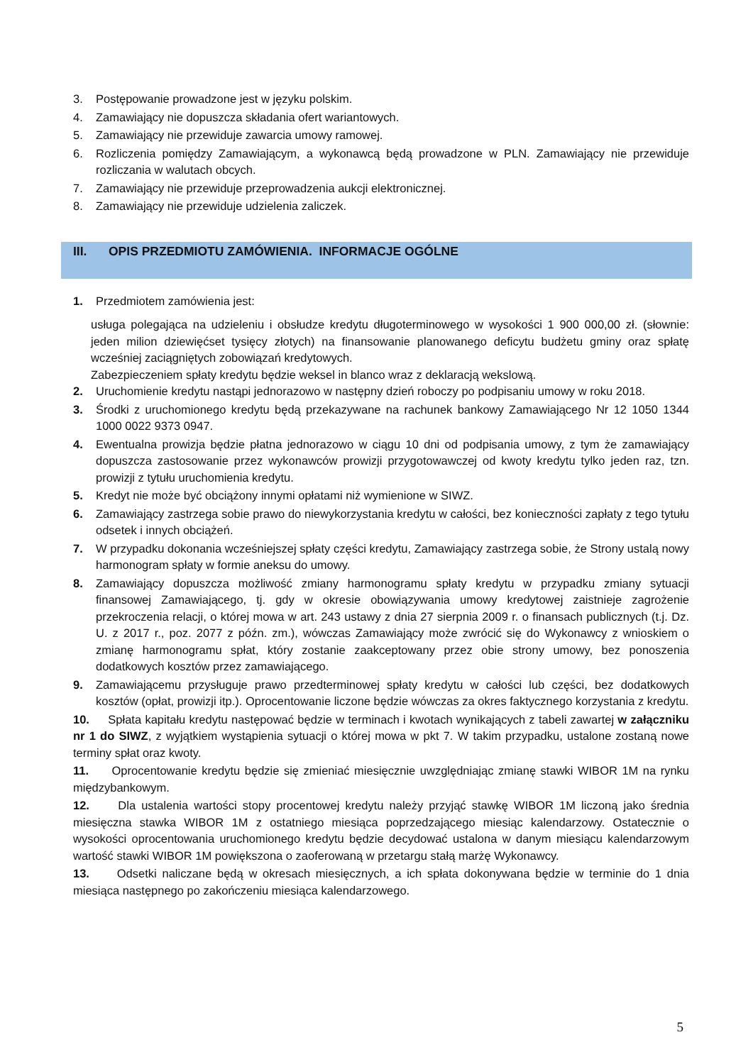3. Postępowanie prowadzone jest w języku polskim.
4. Zamawiający nie dopuszcza składania ofert wariantowych.
5. Zamawiający nie przewiduje zawarcia umowy ramowej.
6. Rozliczenia pomiędzy Zamawiającym, a wykonawcą będą prowadzone w PLN. Zamawiający nie przewiduje rozliczania w walutach obcych.
7. Zamawiający nie przewiduje przeprowadzenia aukcji elektronicznej.
8. Zamawiający nie przewiduje udzielenia zaliczek.
III. OPIS PRZEDMIOTU ZAMÓWIENIA. INFORMACJE OGÓLNE
1. Przedmiotem zamówienia jest:
usługa polegająca na udzieleniu i obsłudze kredytu długoterminowego w wysokości 1 900 000,00 zł. (słownie: jeden milion dziewięćset tysięcy złotych) na finansowanie planowanego deficytu budżetu gminy oraz spłatę wcześniej zaciągniętych zobowiązań kredytowych.
Zabezpieczeniem spłaty kredytu będzie weksel in blanco wraz z deklaracją wekslową.
2. Uruchomienie kredytu nastąpi jednorazowo w następny dzień roboczy po podpisaniu umowy w roku 2018.
3. Środki z uruchomionego kredytu będą przekazywane na rachunek bankowy Zamawiającego Nr 12 1050 1344 1000 0022 9373 0947.
4. Ewentualna prowizja będzie płatna jednorazowo w ciągu 10 dni od podpisania umowy, z tym że zamawiający dopuszcza zastosowanie przez wykonawców prowizji przygotowawczej od kwoty kredytu tylko jeden raz, tzn. prowizji z tytułu uruchomienia kredytu.
5. Kredyt nie może być obciążony innymi opłatami niż wymienione w SIWZ.
6. Zamawiający zastrzega sobie prawo do niewykorzystania kredytu w całości, bez konieczności zapłaty z tego tytułu odsetek i innych obciążeń.
7. W przypadku dokonania wcześniejszej spłaty części kredytu, Zamawiający zastrzega sobie, że Strony ustalą nowy harmonogram spłaty w formie aneksu do umowy.
8. Zamawiający dopuszcza możliwość zmiany harmonogramu spłaty kredytu w przypadku zmiany sytuacji finansowej Zamawiającego, tj. gdy w okresie obowiązywania umowy kredytowej zaistnieje zagrożenie przekroczenia relacji, o której mowa w art. 243 ustawy z dnia 27 sierpnia 2009 r. o finansach publicznych (t.j. Dz. U. z 2017 r., poz. 2077 z późn. zm.), wówczas Zamawiający może zwrócić się do Wykonawcy z wnioskiem o zmianę harmonogramu spłat, który zostanie zaakceptowany przez obie strony umowy, bez ponoszenia dodatkowych kosztów przez zamawiającego.
9. Zamawiającemu przysługuje prawo przedterminowej spłaty kredytu w całości lub części, bez dodatkowych kosztów (opłat, prowizji itp.). Oprocentowanie liczone będzie wówczas za okres faktycznego korzystania z kredytu.
10. Spłata kapitału kredytu następować będzie w terminach i kwotach wynikających z tabeli zawartej w załączniku nr 1 do SIWZ, z wyjątkiem wystąpienia sytuacji o której mowa w pkt 7. W takim przypadku, ustalone zostaną nowe terminy spłat oraz kwoty.
11. Oprocentowanie kredytu będzie się zmieniać miesięcznie uwzględniając zmianę stawki WIBOR 1M na rynku międzybankowym.
12. Dla ustalenia wartości stopy procentowej kredytu należy przyjąć stawkę WIBOR 1M liczoną jako średnia miesięczna stawka WIBOR 1M z ostatniego miesiąca poprzedzającego miesiąc kalendarzowy. Ostatecznie o wysokości oprocentowania uruchomionego kredytu będzie decydować ustalona w danym miesiącu kalendarzowym wartość stawki WIBOR 1M powiększona o zaoferowaną w przetargu stałą marżę Wykonawcy.
13. Odsetki naliczane będą w okresach miesięcznych, a ich spłata dokonywana będzie w terminie do 1 dnia miesiąca następnego po zakończeniu miesiąca kalendarzowego.
5